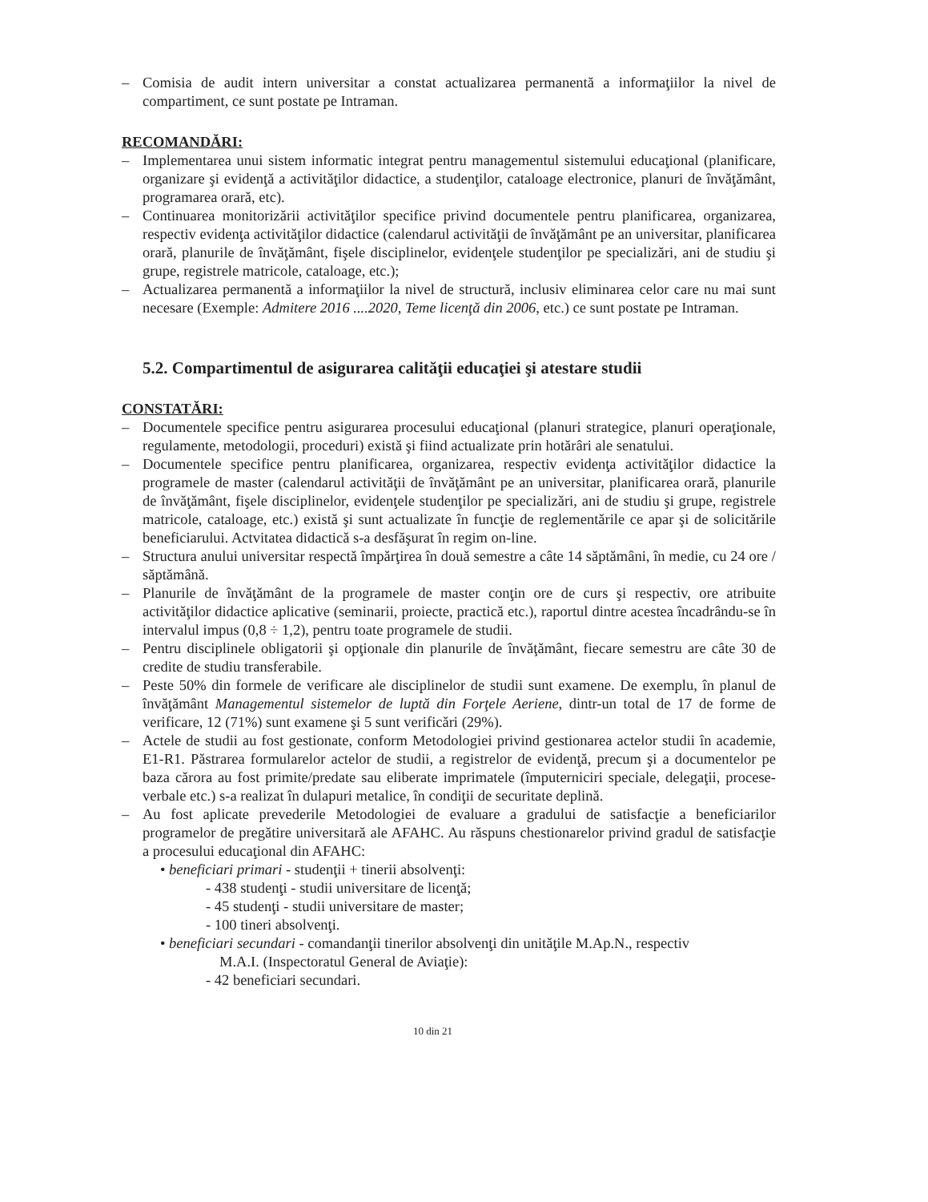– Comisia de audit intern universitar a constat actualizarea permanentă a informaţiilor la nivel de compartiment, ce sunt postate pe Intraman.
RECOMANDĂRI:
– Implementarea unui sistem informatic integrat pentru managementul sistemului educaţional (planificare, organizare şi evidenţă a activităţilor didactice, a studenţilor, cataloage electronice, planuri de învăţământ, programarea orară, etc).
– Continuarea monitorizării activităţilor specifice privind documentele pentru planificarea, organizarea, respectiv evidenţa activităţilor didactice (calendarul activităţii de învăţământ pe an universitar, planificarea orară, planurile de învăţământ, fişele disciplinelor, evidenţele studenţilor pe specializări, ani de studiu şi grupe, registrele matricole, cataloage, etc.);
– Actualizarea permanentă a informaţiilor la nivel de structură, inclusiv eliminarea celor care nu mai sunt necesare (Exemple: Admitere 2016 ....2020, Teme licenţă din 2006, etc.) ce sunt postate pe Intraman.
5.2. Compartimentul de asigurarea calităţii educaţiei şi atestare studii
CONSTATĂRI:
– Documentele specifice pentru asigurarea procesului educaţional (planuri strategice, planuri operaţionale, regulamente, metodologii, proceduri) există şi fiind actualizate prin hotărâri ale senatului.
– Documentele specifice pentru planificarea, organizarea, respectiv evidenţa activităţilor didactice la programele de master (calendarul activităţii de învăţământ pe an universitar, planificarea orară, planurile de învăţământ, fişele disciplinelor, evidenţele studenţilor pe specializări, ani de studiu şi grupe, registrele matricole, cataloage, etc.) există şi sunt actualizate în funcţie de reglementările ce apar şi de solicitările beneficiarului. Actvitatea didactică s-a desfăşurat în regim on-line.
– Structura anului universitar respectă împărţirea în două semestre a câte 14 săptămâni, în medie, cu 24 ore / săptămână.
– Planurile de învăţământ de la programele de master conţin ore de curs şi respectiv, ore atribuite activităţilor didactice aplicative (seminarii, proiecte, practică etc.), raportul dintre acestea încadrându-se în intervalul impus (0,8 ÷ 1,2), pentru toate programele de studii.
– Pentru disciplinele obligatorii şi opţionale din planurile de învăţământ, fiecare semestru are câte 30 de credite de studiu transferabile.
– Peste 50% din formele de verificare ale disciplinelor de studii sunt examene. De exemplu, în planul de învăţământ Managementul sistemelor de luptă din Forţele Aeriene, dintr-un total de 17 de forme de verificare, 12 (71%) sunt examene şi 5 sunt verificări (29%).
– Actele de studii au fost gestionate, conform Metodologiei privind gestionarea actelor studii în academie, E1-R1. Păstrarea formularelor actelor de studii, a registrelor de evidenţă, precum şi a documentelor pe baza cărora au fost primite/predate sau eliberate imprimatele (împuterniciri speciale, delegaţii, procese-verbale etc.) s-a realizat în dulapuri metalice, în condiţii de securitate deplină.
– Au fost aplicate prevederile Metodologiei de evaluare a gradului de satisfacţie a beneficiarilor programelor de pregătire universitară ale AFAHC. Au răspuns chestionarelor privind gradul de satisfacţie a procesului educaţional din AFAHC:
• beneficiari primari - studenţii + tinerii absolvenţi:
- 438 studenţi - studii universitare de licenţă;
- 45 studenţi - studii universitare de master;
- 100 tineri absolvenţi.
• beneficiari secundari - comandanţii tinerilor absolvenţi din unităţile M.Ap.N., respectiv
M.A.I. (Inspectoratul General de Aviaţie):
- 42 beneficiari secundari.
10 din 21